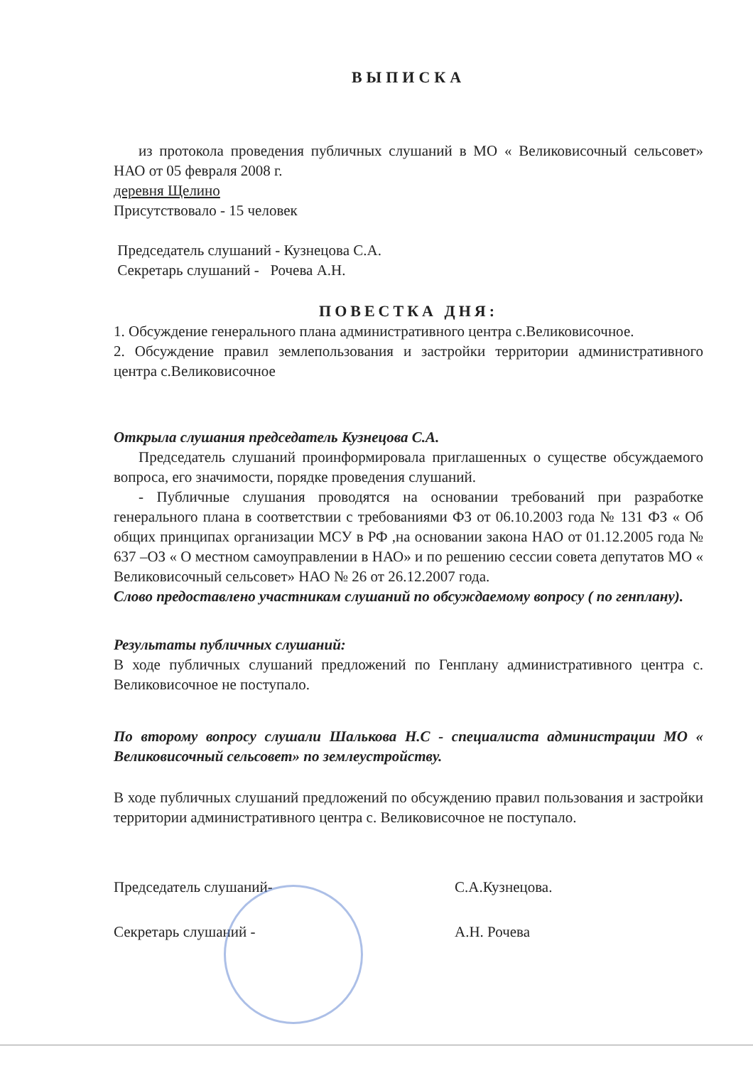ВЫПИСКА
из протокола проведения публичных слушаний в МО « Великовисочный сельсовет» НАО от 05 февраля 2008 г.
деревня Щелино
Присутствовало - 15 человек
Председатель слушаний - Кузнецова С.А.
Секретарь слушаний - Рочева А.Н.
ПОВЕСТКА ДНЯ:
1. Обсуждение генерального плана административного центра с.Великовисочное.
2. Обсуждение правил землепользования и застройки территории административного центра с.Великовисочное
Открыла слушания председатель Кузнецова С.А.
Председатель слушаний проинформировала приглашенных о существе обсуждаемого вопроса, его значимости, порядке проведения слушаний.
- Публичные слушания проводятся на основании требований при разработке генерального плана в соответствии с требованиями ФЗ от 06.10.2003 года № 131 ФЗ « Об общих принципах организации МСУ в РФ ,на основании закона НАО от 01.12.2005 года № 637 –ОЗ « О местном самоуправлении в НАО» и по решению сессии совета депутатов МО « Великовисочный сельсовет» НАО № 26 от 26.12.2007 года.
Слово предоставлено участникам слушаний по обсуждаемому вопросу ( по генплану).
Результаты публичных слушаний:
В ходе публичных слушаний предложений по Генплану административного центра с. Великовисочное не поступало.
По второму вопросу слушали Шалькова Н.С - специалиста администрации МО « Великовисочный сельсовет» по землеустройству.
В ходе публичных слушаний предложений по обсуждению правил пользования и застройки территории административного центра с. Великовисочное не поступало.
Председатель слушаний- С.А.Кузнецова.
Секретарь слушаний - А.Н. Рочева